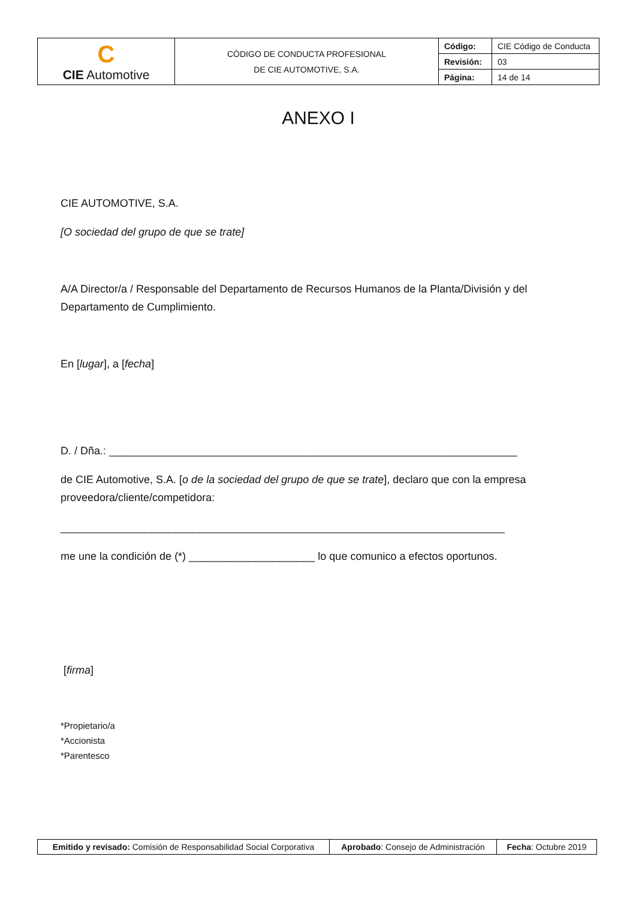| C CIE Automotive | CÓDIGO DE CONDUCTA PROFESIONAL DE CIE AUTOMOTIVE, S.A. | Código: | CIE Código de Conducta |
| | | Revisión: | 03 |
| | | Página: | 14 de 14 |
ANEXO I
CIE AUTOMOTIVE, S.A.
[O sociedad del grupo de que se trate]
A/A Director/a / Responsable del Departamento de Recursos Humanos de la Planta/División y del Departamento de Cumplimiento.
En [lugar], a [fecha]
D. / Dña.: ____________________________________________________________________
de CIE Automotive, S.A. [o de la sociedad del grupo de que se trate], declaro que con la empresa proveedora/cliente/competidora:
__________________________________________________________________________
me une la condición de (*) _____________________ lo que comunico a efectos oportunos.
[firma]
*Propietario/a
*Accionista
*Parentesco
| Emitido y revisado: Comisión de Responsabilidad Social Corporativa | Aprobado : Consejo de Administración | Fecha : Octubre 2019 |